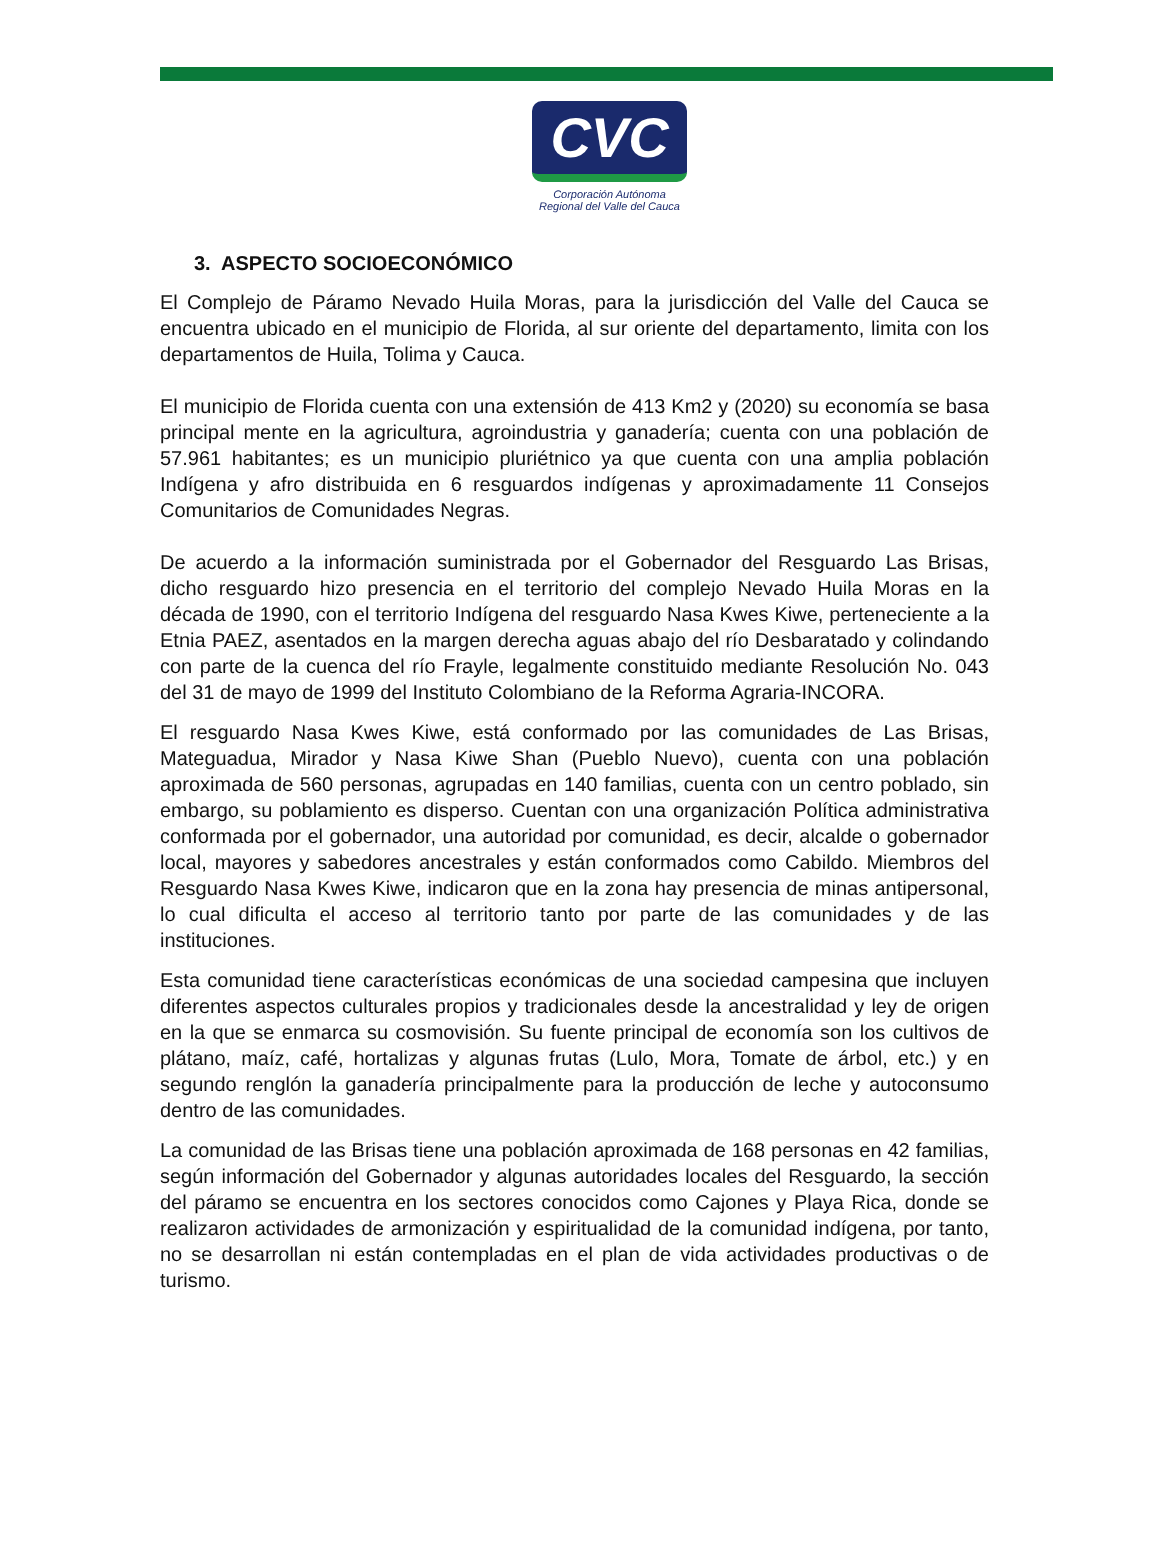CVC
Corporación Autónoma
Regional del Valle del Cauca
3. ASPECTO SOCIOECONÓMICO
El Complejo de Páramo Nevado Huila Moras, para la jurisdicción del Valle del Cauca se encuentra ubicado en el municipio de Florida, al sur oriente del departamento, limita con los departamentos de Huila, Tolima y Cauca.
El municipio de Florida cuenta con una extensión de 413 Km2 y (2020) su economía se basa principal mente en la agricultura, agroindustria y ganadería; cuenta con una población de 57.961 habitantes; es un municipio pluriétnico ya que cuenta con una amplia población Indígena y afro distribuida en 6 resguardos indígenas y aproximadamente 11 Consejos Comunitarios de Comunidades Negras.
De acuerdo a la información suministrada por el Gobernador del Resguardo Las Brisas, dicho resguardo hizo presencia en el territorio del complejo Nevado Huila Moras en la década de 1990, con el territorio Indígena del resguardo Nasa Kwes Kiwe, perteneciente a la Etnia PAEZ, asentados en la margen derecha aguas abajo del río Desbaratado y colindando con parte de la cuenca del río Frayle, legalmente constituido mediante Resolución No. 043 del 31 de mayo de 1999 del Instituto Colombiano de la Reforma Agraria-INCORA.
El resguardo Nasa Kwes Kiwe, está conformado por las comunidades de Las Brisas, Mateguadua, Mirador y Nasa Kiwe Shan (Pueblo Nuevo), cuenta con una población aproximada de 560 personas, agrupadas en 140 familias, cuenta con un centro poblado, sin embargo, su poblamiento es disperso. Cuentan con una organización Política administrativa conformada por el gobernador, una autoridad por comunidad, es decir, alcalde o gobernador local, mayores y sabedores ancestrales y están conformados como Cabildo. Miembros del Resguardo Nasa Kwes Kiwe, indicaron que en la zona hay presencia de minas antipersonal, lo cual dificulta el acceso al territorio tanto por parte de las comunidades y de las instituciones.
Esta comunidad tiene características económicas de una sociedad campesina que incluyen diferentes aspectos culturales propios y tradicionales desde la ancestralidad y ley de origen en la que se enmarca su cosmovisión. Su fuente principal de economía son los cultivos de plátano, maíz, café, hortalizas y algunas frutas (Lulo, Mora, Tomate de árbol, etc.) y en segundo renglón la ganadería principalmente para la producción de leche y autoconsumo dentro de las comunidades.
La comunidad de las Brisas tiene una población aproximada de 168 personas en 42 familias, según información del Gobernador y algunas autoridades locales del Resguardo, la sección del páramo se encuentra en los sectores conocidos como Cajones y Playa Rica, donde se realizaron actividades de armonización y espiritualidad de la comunidad indígena, por tanto, no se desarrollan ni están contempladas en el plan de vida actividades productivas o de turismo.